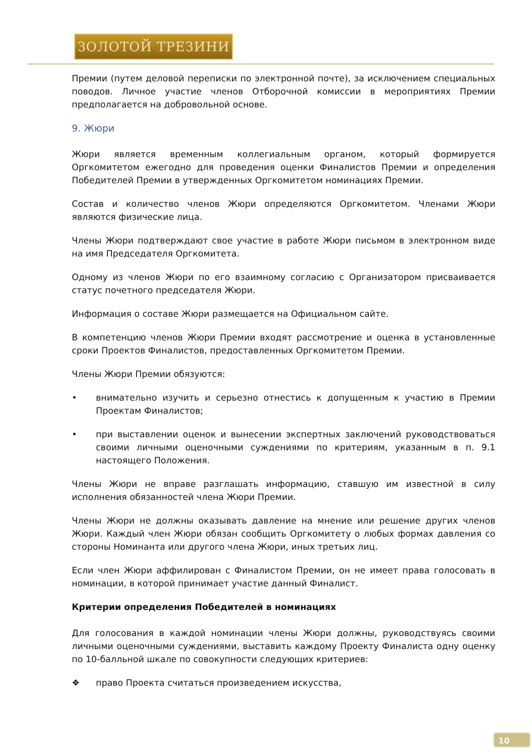ЗОЛОТОЙ ТРЕЗИНИ
Премии (путем деловой переписки по электронной почте), за исключением специальных поводов. Личное участие членов Отборочной комиссии в мероприятиях Премии предполагается на добровольной основе.
9. Жюри
Жюри является временным коллегиальным органом, который формируется Оргкомитетом ежегодно для проведения оценки Финалистов Премии и определения Победителей Премии в утвержденных Оргкомитетом номинациях Премии.
Состав и количество членов Жюри определяются Оргкомитетом. Членами Жюри являются физические лица.
Члены Жюри подтверждают свое участие в работе Жюри письмом в электронном виде на имя Председателя Оргкомитета.
Одному из членов Жюри по его взаимному согласию с Организатором присваивается статус почетного председателя Жюри.
Информация о составе Жюри размещается на Официальном сайте.
В компетенцию членов Жюри Премии входят рассмотрение и оценка в установленные сроки Проектов Финалистов, предоставленных Оргкомитетом Премии.
Члены Жюри Премии обязуются:
• внимательно изучить и серьезно отнестись к допущенным к участию в Премии Проектам Финалистов;
• при выставлении оценок и вынесении экспертных заключений руководствоваться своими личными оценочными суждениями по критериям, указанным в п. 9.1 настоящего Положения.
Члены Жюри не вправе разглашать информацию, ставшую им известной в силу исполнения обязанностей члена Жюри Премии.
Члены Жюри не должны оказывать давление на мнение или решение других членов Жюри. Каждый член Жюри обязан сообщить Оргкомитету о любых формах давления со стороны Номинанта или другого члена Жюри, иных третьих лиц.
Если член Жюри аффилирован с Финалистом Премии, он не имеет права голосовать в номинации, в которой принимает участие данный Финалист.
Критерии определения Победителей в номинациях
Для голосования в каждой номинации члены Жюри должны, руководствуясь своими личными оценочными суждениями, выставить каждому Проекту Финалиста одну оценку по 10-балльной шкале по совокупности следующих критериев:
❖ право Проекта считаться произведением искусства,
10